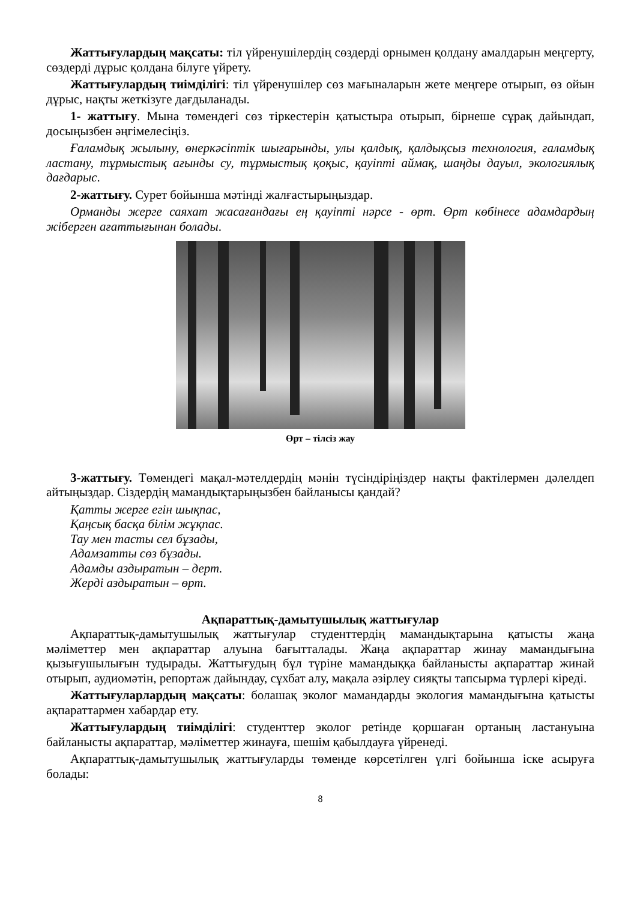Жаттығулардың мақсаты: тіл үйренушілердің сөздерді орнымен қолдану амалдарын меңгерту, сөздерді дұрыс қолдана білуге үйрету.
Жаттығулардың тиімділігі: тіл үйренушілер сөз мағыналарын жете меңгере отырып, өз ойын дұрыс, нақты жеткізуге дағдыланады.
1- жаттығу. Мына төмендегі сөз тіркестерін қатыстыра отырып, бірнеше сұрақ дайындап, досыңызбен әңгімелесіңіз.
Ғаламдық жылыну, өнеркәсіптік шығарынды, улы қалдық, қалдықсыз технология, ғаламдық ластану, тұрмыстық ағынды су, тұрмыстық қоқыс, қауіпті аймақ, шаңды дауыл, экологиялық дағдарыс.
2-жаттығу. Сурет бойынша мәтінді жалғастырыңыздар.
Орманды жерге саяхат жасағандағы ең қауіпті нәрсе - өрт. Өрт көбінесе адамдардың жіберген ағаттығынан болады.
Өрт – тілсіз жау
3-жаттығу. Төмендегі мақал-мәтелдердің мәнін түсіндіріңіздер нақты фактілермен дәлелдеп айтыңыздар. Сіздердің мамандықтарыңызбен байланысы қандай?
Қатты жерге егін шықпас,
Қаңсық басқа білім жұқпас.
Тау мен тасты сел бұзады,
Адамзатты сөз бұзады.
Адамды аздыратын – дерт.
Жерді аздыратын – өрт.
Ақпараттық-дамытушылық жаттығулар
Ақпараттық-дамытушылық жаттығулар студенттердің мамандықтарына қатысты жаңа мәліметтер мен ақпараттар алуына бағытталады. Жаңа ақпараттар жинау мамандығына қызығушылығын тудырады. Жаттығудың бұл түріне мамандыққа байланысты ақпараттар жинай отырып, аудиомәтін, репортаж дайындау, сұхбат алу, мақала әзірлеу сияқты тапсырма түрлері кіреді.
Жаттығуларлардың мақсаты: болашақ эколог мамандарды экология мамандығына қатысты ақпараттармен хабардар ету.
Жаттығулардың тиімділігі: студенттер эколог ретінде қоршаған ортаның ластануына байланысты ақпараттар, мәліметтер жинауға, шешім қабылдауға үйренеді.
Ақпараттық-дамытушылық жаттығуларды төменде көрсетілген үлгі бойынша іске асыруға болады:
8